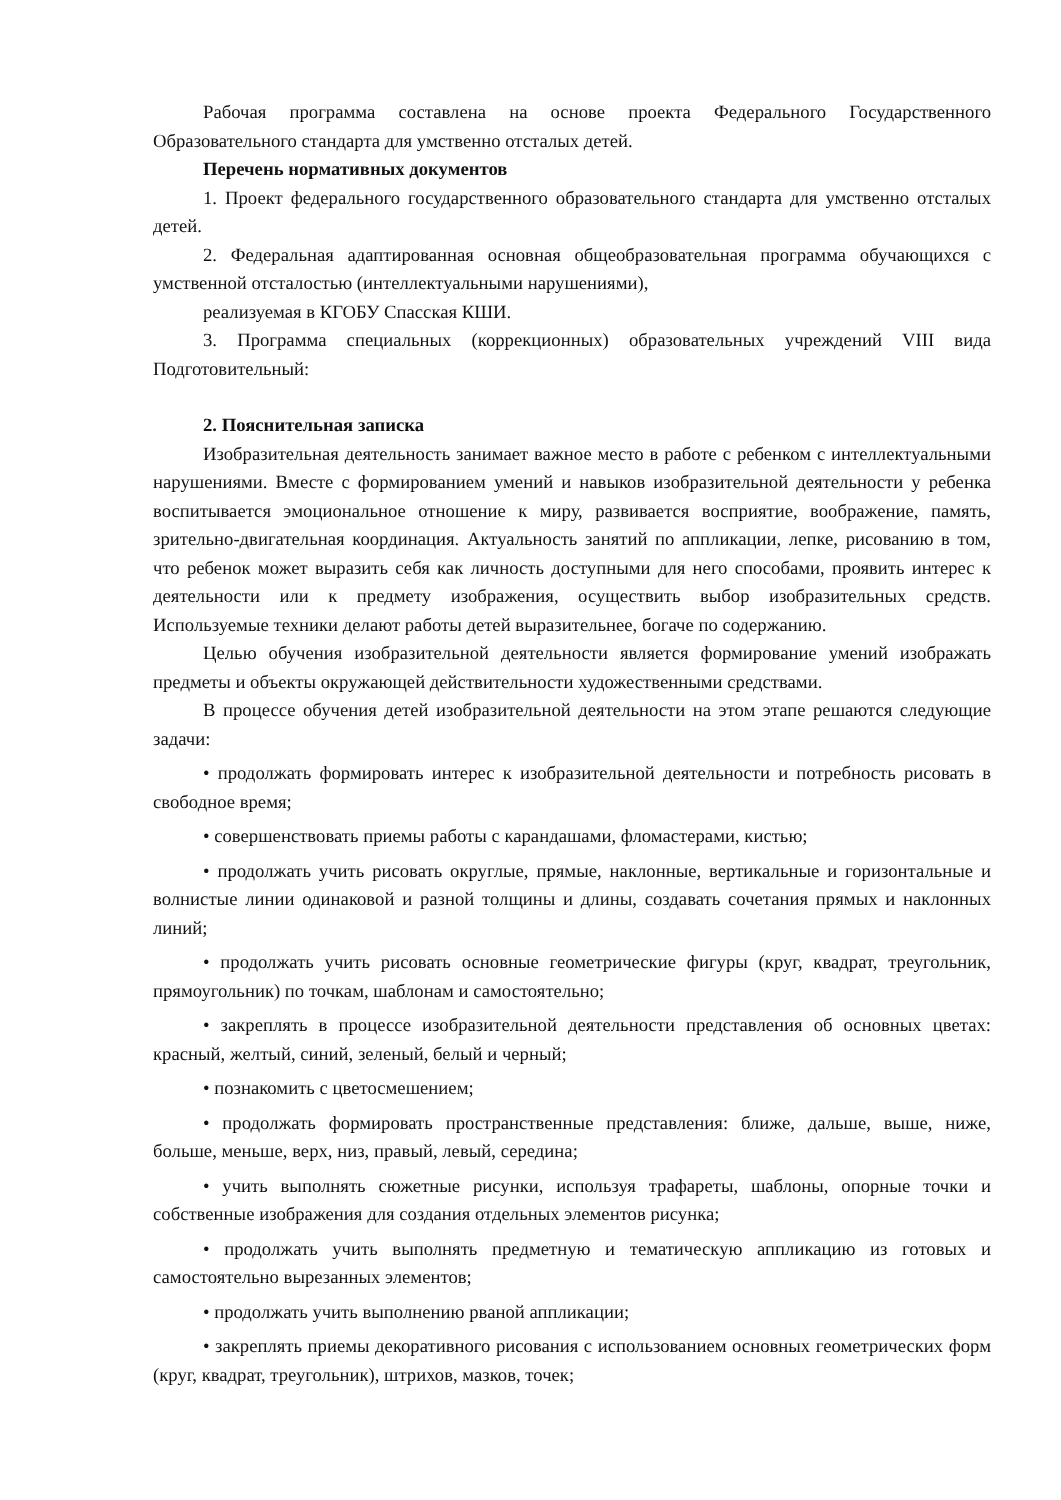Рабочая программа составлена на основе проекта Федерального Государственного Образовательного стандарта для умственно отсталых детей.
Перечень нормативных документов
1. Проект федерального государственного образовательного стандарта для умственно отсталых детей.
2. Федеральная адаптированная основная общеобразовательная программа обучающихся с умственной отсталостью (интеллектуальными нарушениями),
реализуемая в КГОБУ Спасская КШИ.
3. Программа специальных (коррекционных) образовательных учреждений VIII вида Подготовительный:
2. Пояснительная записка
Изобразительная деятельность занимает важное место в работе с ребенком с интеллектуальными нарушениями. Вместе с формированием умений и навыков изобразительной деятельности у ребенка воспитывается эмоциональное отношение к миру, развивается восприятие, воображение, память, зрительно-двигательная координация. Актуальность занятий по аппликации, лепке, рисованию в том, что ребенок может выразить себя как личность доступными для него способами, проявить интерес к деятельности или к предмету изображения, осуществить выбор изобразительных средств. Используемые техники делают работы детей выразительнее, богаче по содержанию.
Целью обучения изобразительной деятельности является формирование умений изображать предметы и объекты окружающей действительности художественными средствами.
В процессе обучения детей изобразительной деятельности на этом этапе решаются следующие задачи:
• продолжать формировать интерес к изобразительной деятельности и потребность рисовать в свободное время;
• совершенствовать приемы работы с карандашами, фломастерами, кистью;
• продолжать учить рисовать округлые, прямые, наклонные, вертикальные и горизонтальные и волнистые линии одинаковой и разной толщины и длины, создавать сочетания прямых и наклонных линий;
• продолжать учить рисовать основные геометрические фигуры (круг, квадрат, треугольник, прямоугольник) по точкам, шаблонам и самостоятельно;
• закреплять в процессе изобразительной деятельности представления об основных цветах: красный, желтый, синий, зеленый, белый и черный;
• познакомить с цветосмешением;
• продолжать формировать пространственные представления: ближе, дальше, выше, ниже, больше, меньше, верх, низ, правый, левый, середина;
• учить выполнять сюжетные рисунки, используя трафареты, шаблоны, опорные точки и собственные изображения для создания отдельных элементов рисунка;
• продолжать учить выполнять предметную и тематическую аппликацию из готовых и самостоятельно вырезанных элементов;
• продолжать учить выполнению рваной аппликации;
• закреплять приемы декоративного рисования с использованием основных геометрических форм (круг, квадрат, треугольник), штрихов, мазков, точек;